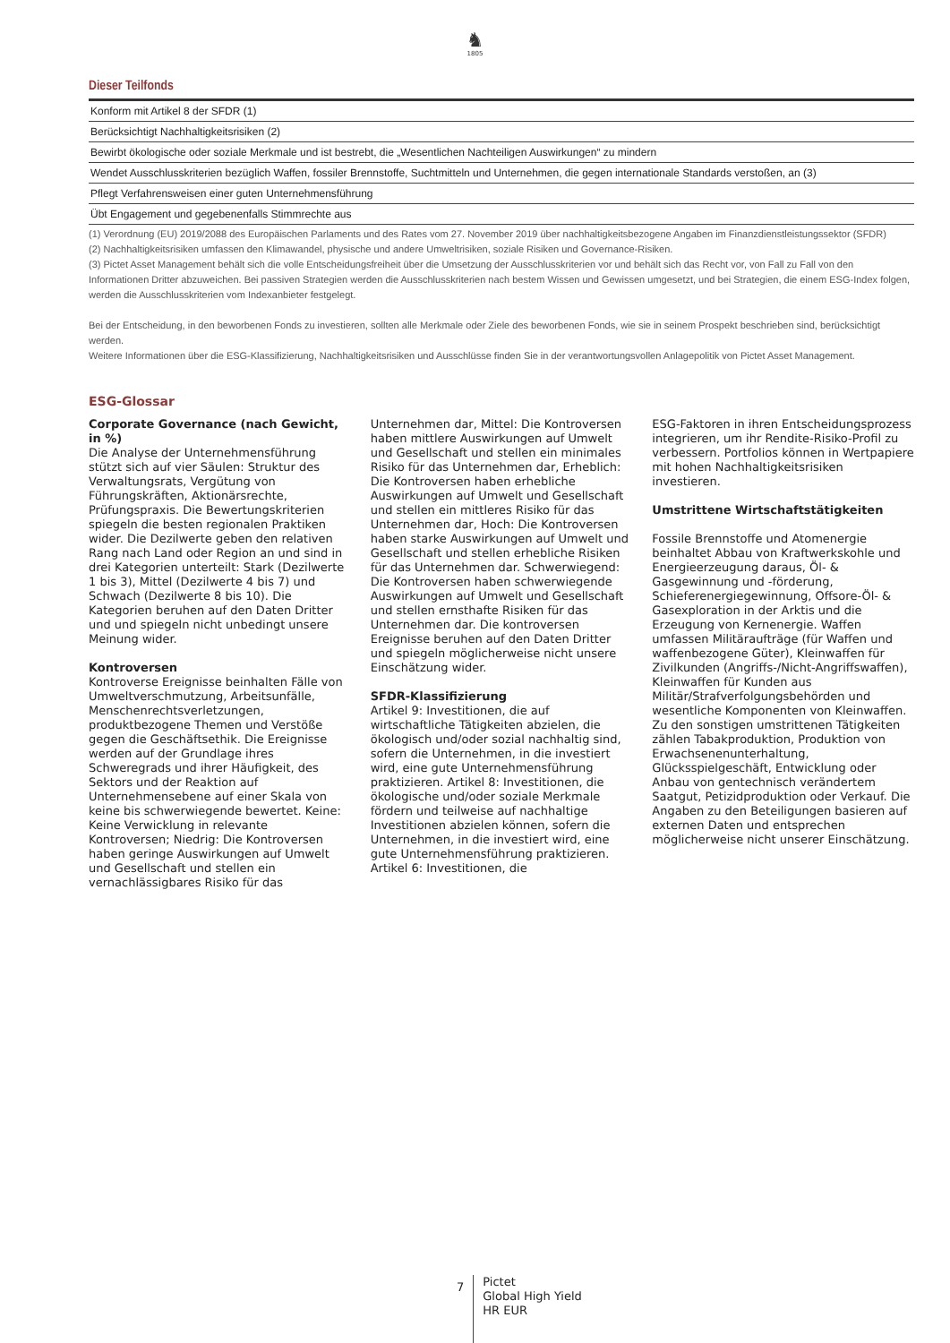♞
1805
Dieser Teilfonds
| Konform mit Artikel 8 der SFDR (1) |
| Berücksichtigt Nachhaltigkeitsrisiken (2) |
| Bewirbt ökologische oder soziale Merkmale und ist bestrebt, die „Wesentlichen Nachteiligen Auswirkungen“ zu mindern |
| Wendet Ausschlusskriterien bezüglich Waffen, fossiler Brennstoffe, Suchtmitteln und Unternehmen, die gegen internationale Standards verstoßen, an (3) |
| Pflegt Verfahrensweisen einer guten Unternehmensführung |
| Übt Engagement und gegebenenfalls Stimmrechte aus |
(1) Verordnung (EU) 2019/2088 des Europäischen Parlaments und des Rates vom 27. November 2019 über nachhaltigkeitsbezogene Angaben im Finanzdienstleistungssektor (SFDR)
(2) Nachhaltigkeitsrisiken umfassen den Klimawandel, physische und andere Umweltrisiken, soziale Risiken und Governance-Risiken.
(3) Pictet Asset Management behält sich die volle Entscheidungsfreiheit über die Umsetzung der Ausschlusskriterien vor und behält sich das Recht vor, von Fall zu Fall von den Informationen Dritter abzuweichen. Bei passiven Strategien werden die Ausschlusskriterien nach bestem Wissen und Gewissen umgesetzt, und bei Strategien, die einem ESG-Index folgen, werden die Ausschlusskriterien vom Indexanbieter festgelegt.
Bei der Entscheidung, in den beworbenen Fonds zu investieren, sollten alle Merkmale oder Ziele des beworbenen Fonds, wie sie in seinem Prospekt beschrieben sind, berücksichtigt werden.
Weitere Informationen über die ESG-Klassifizierung, Nachhaltigkeitsrisiken und Ausschlüsse finden Sie in der verantwortungsvollen Anlagepolitik von Pictet Asset Management.
ESG-Glossar
Corporate Governance (nach Gewicht, in %)
Die Analyse der Unternehmensführung stützt sich auf vier Säulen: Struktur des Verwaltungsrats, Vergütung von Führungskräften, Aktionärsrechte, Prüfungspraxis. Die Bewertungskriterien spiegeln die besten regionalen Praktiken wider. Die Dezilwerte geben den relativen Rang nach Land oder Region an und sind in drei Kategorien unterteilt: Stark (Dezilwerte 1 bis 3), Mittel (Dezilwerte 4 bis 7) und Schwach (Dezilwerte 8 bis 10). Die Kategorien beruhen auf den Daten Dritter und und spiegeln nicht unbedingt unsere Meinung wider.
Kontroversen
Kontroverse Ereignisse beinhalten Fälle von Umweltverschmutzung, Arbeitsunfälle, Menschenrechtsverletzungen, produktbezogene Themen und Verstöße gegen die Geschäftsethik. Die Ereignisse werden auf der Grundlage ihres Schweregrads und ihrer Häufigkeit, des Sektors und der Reaktion auf Unternehmensebene auf einer Skala von keine bis schwerwiegende bewertet. Keine: Keine Verwicklung in relevante Kontroversen; Niedrig: Die Kontroversen haben geringe Auswirkungen auf Umwelt und Gesellschaft und stellen ein vernachlässigbares Risiko für das
Unternehmen dar, Mittel: Die Kontroversen haben mittlere Auswirkungen auf Umwelt und Gesellschaft und stellen ein minimales Risiko für das Unternehmen dar, Erheblich: Die Kontroversen haben erhebliche Auswirkungen auf Umwelt und Gesellschaft und stellen ein mittleres Risiko für das Unternehmen dar, Hoch: Die Kontroversen haben starke Auswirkungen auf Umwelt und Gesellschaft und stellen erhebliche Risiken für das Unternehmen dar. Schwerwiegend: Die Kontroversen haben schwerwiegende Auswirkungen auf Umwelt und Gesellschaft und stellen ernsthafte Risiken für das Unternehmen dar. Die kontroversen Ereignisse beruhen auf den Daten Dritter und spiegeln möglicherweise nicht unsere Einschätzung wider.
SFDR-Klassifizierung
Artikel 9: Investitionen, die auf wirtschaftliche Tätigkeiten abzielen, die ökologisch und/oder sozial nachhaltig sind, sofern die Unternehmen, in die investiert wird, eine gute Unternehmensführung praktizieren. Artikel 8: Investitionen, die ökologische und/oder soziale Merkmale fördern und teilweise auf nachhaltige Investitionen abzielen können, sofern die Unternehmen, in die investiert wird, eine gute Unternehmensführung praktizieren. Artikel 6: Investitionen, die
ESG-Faktoren in ihren Entscheidungsprozess integrieren, um ihr Rendite-Risiko-Profil zu verbessern. Portfolios können in Wertpapiere mit hohen Nachhaltigkeitsrisiken investieren.
Umstrittene Wirtschaftstätigkeiten
Fossile Brennstoffe und Atomenergie beinhaltet Abbau von Kraftwerkskohle und Energieerzeugung daraus, Öl- & Gasgewinnung und -förderung, Schieferenergiegewinnung, Offsore-Öl- & Gasexploration in der Arktis und die Erzeugung von Kernenergie. Waffen umfassen Militäraufträge (für Waffen und waffenbezogene Güter), Kleinwaffen für Zivilkunden (Angriffs-/Nicht-Angriffswaffen), Kleinwaffen für Kunden aus Militär/Strafverfolgungsbehörden und wesentliche Komponenten von Kleinwaffen. Zu den sonstigen umstrittenen Tätigkeiten zählen Tabakproduktion, Produktion von Erwachsenenunterhaltung, Glücksspielgeschäft, Entwicklung oder Anbau von gentechnisch verändertem Saatgut, Petizidproduktion oder Verkauf. Die Angaben zu den Beteiligungen basieren auf externen Daten und entsprechen möglicherweise nicht unserer Einschätzung.
7
Pictet
Global High Yield
HR EUR